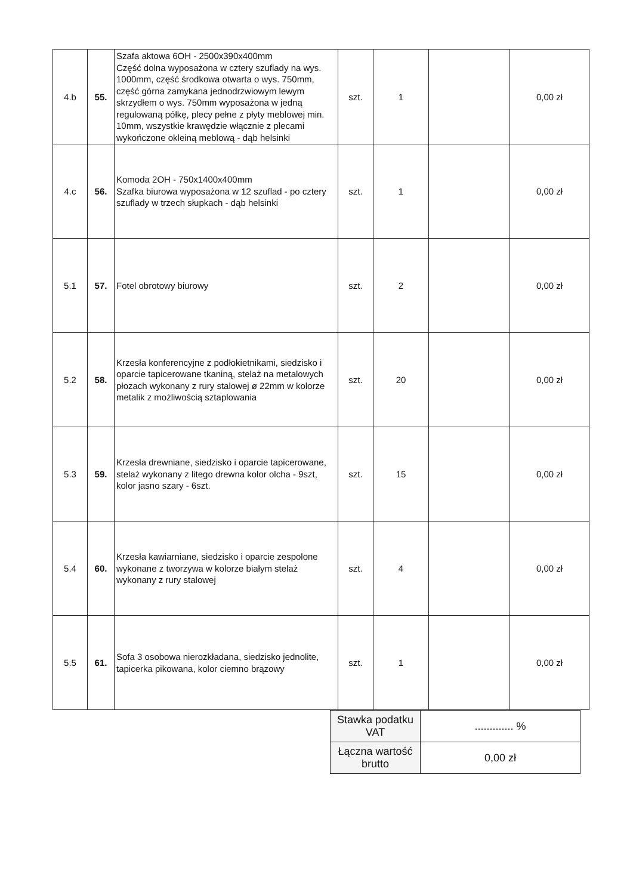| 4.b | 55. | Szafa aktowa 6OH - 2500x390x400mm Część dolna wyposażona w cztery szuflady na wys. 1000mm, część środkowa otwarta o wys. 750mm, część górna zamykana jednodrzwiowym lewym skrzydłem o wys. 750mm wyposażona w jedną regulowaną półkę, plecy pełne z płyty meblowej min. 10mm, wszystkie krawędzie włącznie z plecami wykończone okleiną meblową - dąb helsinki | szt. | 1 | | 0,00 zł |
| 4.c | 56. | Komoda 2OH - 750x1400x400mm Szafka biurowa wyposażona w 12 szuflad - po cztery szuflady w trzech słupkach - dąb helsinki | szt. | 1 | | 0,00 zł |
| 5.1 | 57. | Fotel obrotowy biurowy | szt. | 2 | | 0,00 zł |
| 5.2 | 58. | Krzesła konferencyjne z podłokietnikami, siedzisko i oparcie tapicerowane tkaniną, stelaż na metalowych płozach wykonany z rury stalowej ø 22mm w kolorze metalik z możliwością sztaplowania | szt. | 20 | | 0,00 zł |
| 5.3 | 59. | Krzesła drewniane, siedzisko i oparcie tapicerowane, stelaż wykonany z litego drewna kolor olcha - 9szt, kolor jasno szary - 6szt. | szt. | 15 | | 0,00 zł |
| 5.4 | 60. | Krzesła kawiarniane, siedzisko i oparcie zespolone wykonane z tworzywa w kolorze białym stelaż wykonany z rury stalowej | szt. | 4 | | 0,00 zł |
| 5.5 | 61. | Sofa 3 osobowa nierozkładana, siedzisko jednolite, tapicerka pikowana, kolor ciemno brązowy | szt. | 1 | | 0,00 zł |
| Stawka podatku VAT | ............. % |
| Łączna wartość brutto | 0,00 zł |